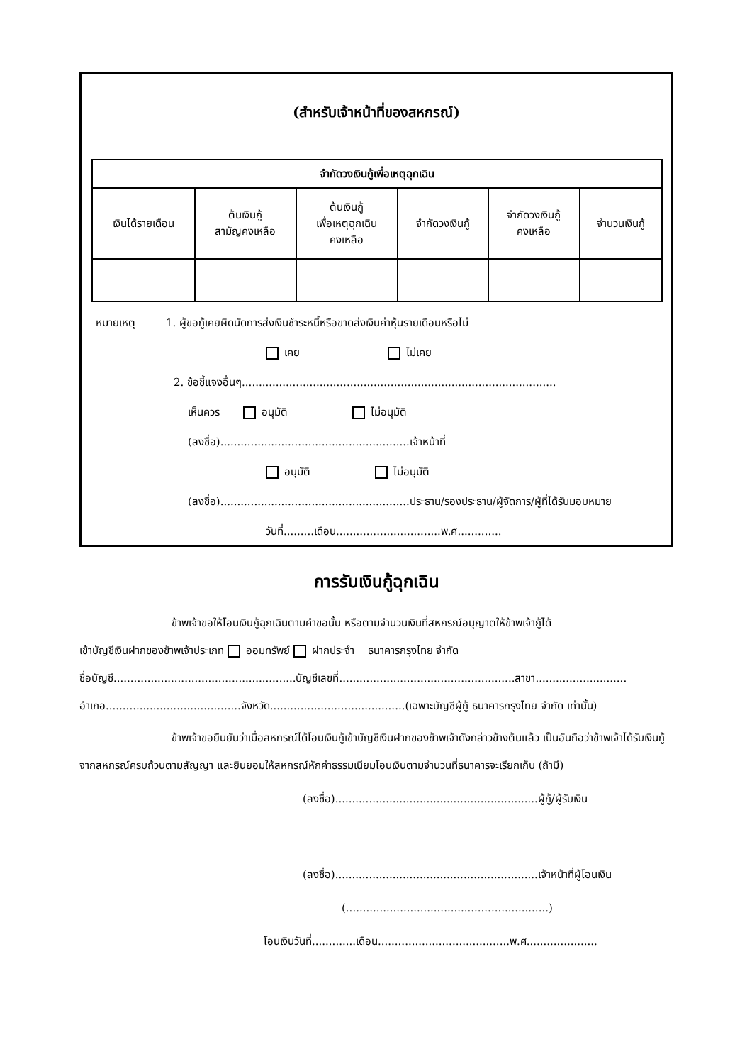(สำหรับเจ้าหน้าที่ของสหกรณ์)
| จำกัดวงเงินกู้เพื่อเหตุฉุกเฉิน | | | | | |
| --- | --- | --- | --- | --- | --- |
| เงินได้รายเดือน | ต้นเงินกู้ สามัญคงเหลือ | ต้นเงินกู้ เพื่อเหตุฉุกเฉิน คงเหลือ | จำกัดวงเงินกู้ | จำกัดวงเงินกู้ คงเหลือ | จำนวนเงินกู้ |
หมายเหตุ 1. ผู้ขอกู้เคยผิดนัดการส่งเงินชำระหนี้หรือขาดส่งเงินค่าหุ้นรายเดือนหรือไม่
เคย ไม่เคย
2. ข้อชี้แจงอื่นๆ.............................................................................................
เห็นควร อนุมัติ ไม่อนุมัติ
(ลงชื่อ)........................................................เจ้าหน้าที่
อนุมัติ ไม่อนุมัติ
(ลงชื่อ)........................................................ประธาน/รองประธาน/ผู้จัดการ/ผู้ที่ได้รับมอบหมาย
วันที่.........เดือน...............................พ.ศ.............
การรับเงินกู้ฉุกเฉิน
ข้าพเจ้าขอให้โอนเงินกู้ฉุกเฉินตามคำขอนั้น หรือตามจำนวนเงินที่สหกรณ์อนุญาตให้ข้าพเจ้ากู้ได้
เข้าบัญชีเงินฝากของข้าพเจ้าประเภท ออมทรัพย์ ฝากประจำ ธนาคารกรุงไทย จำกัด
ชื่อบัญชี......................................................บัญชีเลขที่....................................................สาขา...........................
อำเภอ........................................จังหวัด........................................(เฉพาะบัญชีผู้กู้ ธนาคารกรุงไทย จำกัด เท่านั้น)
ข้าพเจ้าขอยืนยันว่าเมื่อสหกรณ์ได้โอนเงินกู้เข้าบัญชีเงินฝากของข้าพเจ้าดังกล่าวข้างต้นแล้ว เป็นอันถือว่าข้าพเจ้าได้รับเงินกู้จากสหกรณ์ครบถ้วนตามสัญญา และยินยอมให้สหกรณ์หักค่าธรรมเนียมโอนเงินตามจำนวนที่ธนาคารจะเรียกเก็บ (ถ้ามี)
(ลงชื่อ)............................................................ผู้กู้/ผู้รับเงิน
(ลงชื่อ)............................................................เจ้าหน้าที่ผู้โอนเงิน
(............................................................)
โอนเงินวันที่.............เดือน.......................................พ.ศ.....................